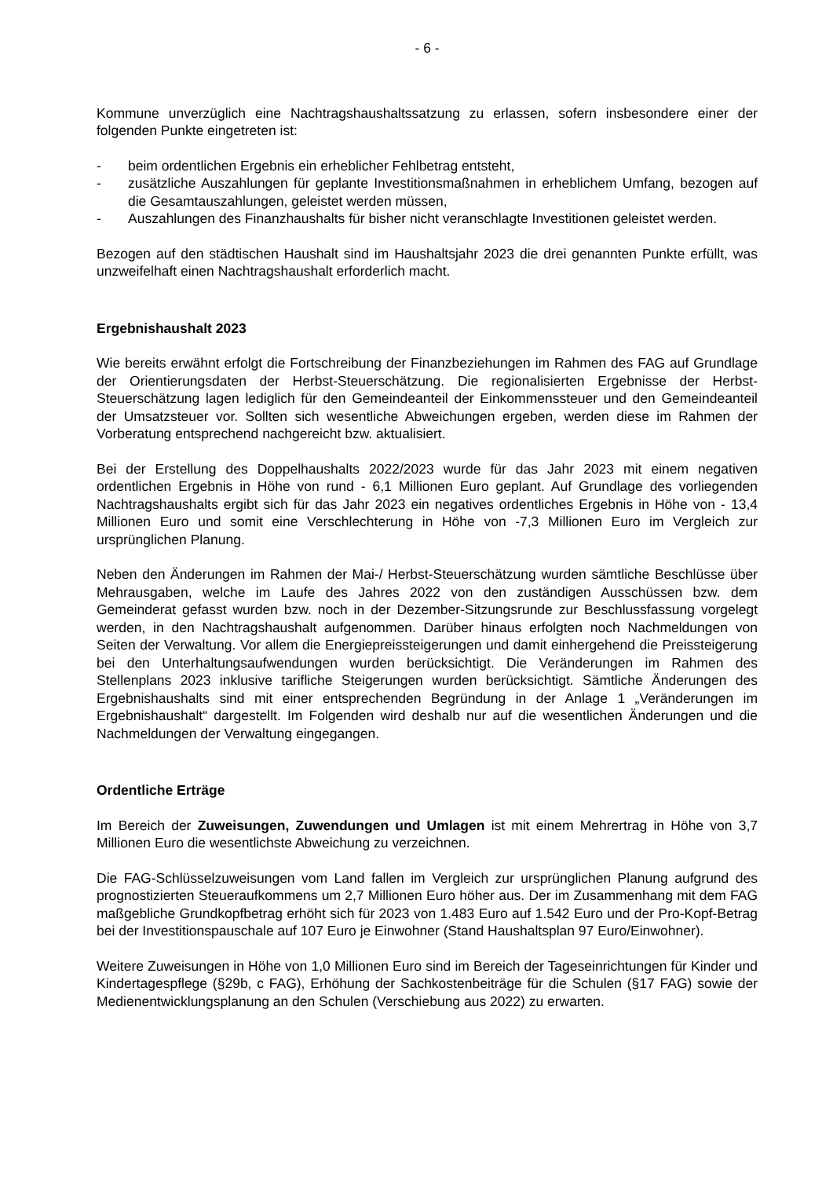- 6 -
Kommune unverzüglich eine Nachtragshaushaltssatzung zu erlassen, sofern insbesondere einer der folgenden Punkte eingetreten ist:
- beim ordentlichen Ergebnis ein erheblicher Fehlbetrag entsteht,
- zusätzliche Auszahlungen für geplante Investitionsmaßnahmen in erheblichem Umfang, bezogen auf die Gesamtauszahlungen, geleistet werden müssen,
- Auszahlungen des Finanzhaushalts für bisher nicht veranschlagte Investitionen geleistet werden.
Bezogen auf den städtischen Haushalt sind im Haushaltsjahr 2023 die drei genannten Punkte erfüllt, was unzweifelhaft einen Nachtragshaushalt erforderlich macht.
Ergebnishaushalt 2023
Wie bereits erwähnt erfolgt die Fortschreibung der Finanzbeziehungen im Rahmen des FAG auf Grundlage der Orientierungsdaten der Herbst-Steuerschätzung. Die regionalisierten Ergebnisse der Herbst-Steuerschätzung lagen lediglich für den Gemeindeanteil der Einkommenssteuer und den Gemeindeanteil der Umsatzsteuer vor. Sollten sich wesentliche Abweichungen ergeben, werden diese im Rahmen der Vorberatung entsprechend nachgereicht bzw. aktualisiert.
Bei der Erstellung des Doppelhaushalts 2022/2023 wurde für das Jahr 2023 mit einem negativen ordentlichen Ergebnis in Höhe von rund - 6,1 Millionen Euro geplant. Auf Grundlage des vorliegenden Nachtragshaushalts ergibt sich für das Jahr 2023 ein negatives ordentliches Ergebnis in Höhe von - 13,4 Millionen Euro und somit eine Verschlechterung in Höhe von -7,3 Millionen Euro im Vergleich zur ursprünglichen Planung.
Neben den Änderungen im Rahmen der Mai-/ Herbst-Steuerschätzung wurden sämtliche Beschlüsse über Mehrausgaben, welche im Laufe des Jahres 2022 von den zuständigen Ausschüssen bzw. dem Gemeinderat gefasst wurden bzw. noch in der Dezember-Sitzungsrunde zur Beschlussfassung vorgelegt werden, in den Nachtragshaushalt aufgenommen. Darüber hinaus erfolgten noch Nachmeldungen von Seiten der Verwaltung. Vor allem die Energiepreissteigerungen und damit einhergehend die Preissteigerung bei den Unterhaltungsaufwendungen wurden berücksichtigt. Die Veränderungen im Rahmen des Stellenplans 2023 inklusive tarifliche Steigerungen wurden berücksichtigt. Sämtliche Änderungen des Ergebnishaushalts sind mit einer entsprechenden Begründung in der Anlage 1 „Veränderungen im Ergebnishaushalt“ dargestellt. Im Folgenden wird deshalb nur auf die wesentlichen Änderungen und die Nachmeldungen der Verwaltung eingegangen.
Ordentliche Erträge
Im Bereich der Zuweisungen, Zuwendungen und Umlagen ist mit einem Mehrertrag in Höhe von 3,7 Millionen Euro die wesentlichste Abweichung zu verzeichnen.
Die FAG-Schlüsselzuweisungen vom Land fallen im Vergleich zur ursprünglichen Planung aufgrund des prognostizierten Steueraufkommens um 2,7 Millionen Euro höher aus. Der im Zusammenhang mit dem FAG maßgebliche Grundkopfbetrag erhöht sich für 2023 von 1.483 Euro auf 1.542 Euro und der Pro-Kopf-Betrag bei der Investitionspauschale auf 107 Euro je Einwohner (Stand Haushaltsplan 97 Euro/Einwohner).
Weitere Zuweisungen in Höhe von 1,0 Millionen Euro sind im Bereich der Tageseinrichtungen für Kinder und Kindertagespflege (§29b, c FAG), Erhöhung der Sachkostenbeiträge für die Schulen (§17 FAG) sowie der Medienentwicklungsplanung an den Schulen (Verschiebung aus 2022) zu erwarten.